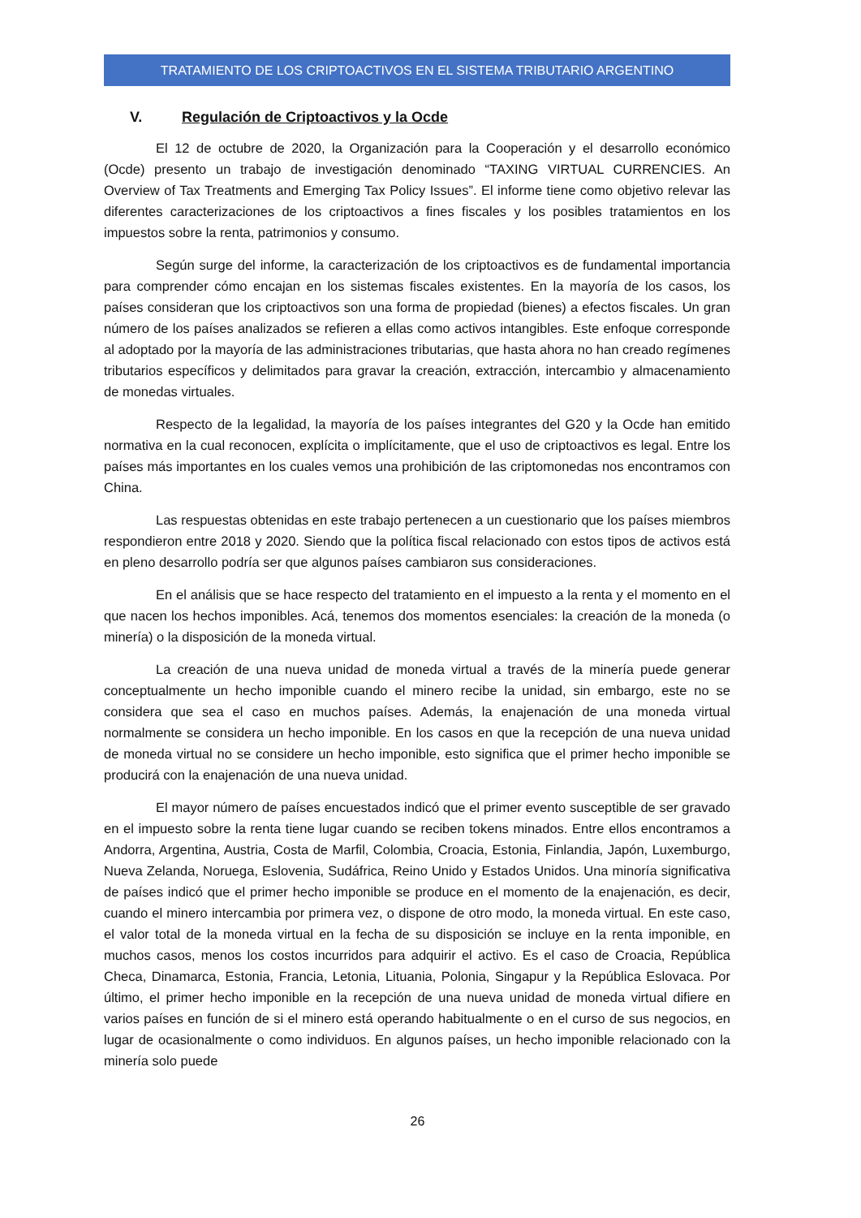TRATAMIENTO DE LOS CRIPTOACTIVOS EN EL SISTEMA TRIBUTARIO ARGENTINO
V. Regulación de Criptoactivos y la Ocde
El 12 de octubre de 2020, la Organización para la Cooperación y el desarrollo económico (Ocde) presento un trabajo de investigación denominado “TAXING VIRTUAL CURRENCIES. An Overview of Tax Treatments and Emerging Tax Policy Issues”. El informe tiene como objetivo relevar las diferentes caracterizaciones de los criptoactivos a fines fiscales y los posibles tratamientos en los impuestos sobre la renta, patrimonios y consumo.
Según surge del informe, la caracterización de los criptoactivos es de fundamental importancia para comprender cómo encajan en los sistemas fiscales existentes. En la mayoría de los casos, los países consideran que los criptoactivos son una forma de propiedad (bienes) a efectos fiscales. Un gran número de los países analizados se refieren a ellas como activos intangibles. Este enfoque corresponde al adoptado por la mayoría de las administraciones tributarias, que hasta ahora no han creado regímenes tributarios específicos y delimitados para gravar la creación, extracción, intercambio y almacenamiento de monedas virtuales.
Respecto de la legalidad, la mayoría de los países integrantes del G20 y la Ocde han emitido normativa en la cual reconocen, explícita o implícitamente, que el uso de criptoactivos es legal. Entre los países más importantes en los cuales vemos una prohibición de las criptomonedas nos encontramos con China.
Las respuestas obtenidas en este trabajo pertenecen a un cuestionario que los países miembros respondieron entre 2018 y 2020. Siendo que la política fiscal relacionado con estos tipos de activos está en pleno desarrollo podría ser que algunos países cambiaron sus consideraciones.
En el análisis que se hace respecto del tratamiento en el impuesto a la renta y el momento en el que nacen los hechos imponibles. Acá, tenemos dos momentos esenciales: la creación de la moneda (o minería) o la disposición de la moneda virtual.
La creación de una nueva unidad de moneda virtual a través de la minería puede generar conceptualmente un hecho imponible cuando el minero recibe la unidad, sin embargo, este no se considera que sea el caso en muchos países. Además, la enajenación de una moneda virtual normalmente se considera un hecho imponible. En los casos en que la recepción de una nueva unidad de moneda virtual no se considere un hecho imponible, esto significa que el primer hecho imponible se producirá con la enajenación de una nueva unidad.
El mayor número de países encuestados indicó que el primer evento susceptible de ser gravado en el impuesto sobre la renta tiene lugar cuando se reciben tokens minados. Entre ellos encontramos a Andorra, Argentina, Austria, Costa de Marfil, Colombia, Croacia, Estonia, Finlandia, Japón, Luxemburgo, Nueva Zelanda, Noruega, Eslovenia, Sudáfrica, Reino Unido y Estados Unidos. Una minoría significativa de países indicó que el primer hecho imponible se produce en el momento de la enajenación, es decir, cuando el minero intercambia por primera vez, o dispone de otro modo, la moneda virtual. En este caso, el valor total de la moneda virtual en la fecha de su disposición se incluye en la renta imponible, en muchos casos, menos los costos incurridos para adquirir el activo. Es el caso de Croacia, República Checa, Dinamarca, Estonia, Francia, Letonia, Lituania, Polonia, Singapur y la República Eslovaca. Por último, el primer hecho imponible en la recepción de una nueva unidad de moneda virtual difiere en varios países en función de si el minero está operando habitualmente o en el curso de sus negocios, en lugar de ocasionalmente o como individuos. En algunos países, un hecho imponible relacionado con la minería solo puede
26